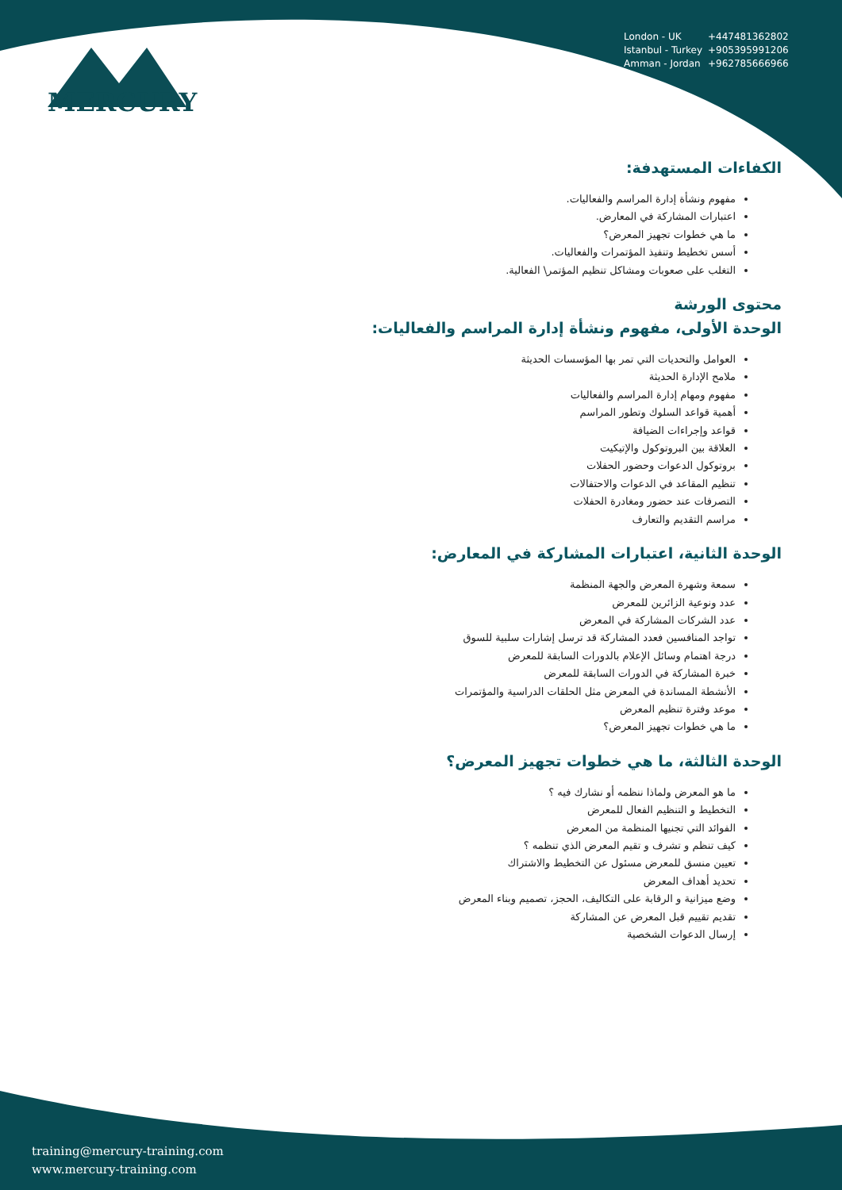MERCURY
London - UK +447481362802
Istanbul - Turkey +905395991206
Amman - Jordan +962785666966
الكفاءات المستهدفة:
مفهوم ونشأة إدارة المراسم والفعاليات.
اعتبارات المشاركة في المعارض.
ما هي خطوات تجهيز المعرض؟
أسس تخطيط وتنفيذ المؤتمرات والفعاليات.
التغلب على صعوبات ومشاكل تنظيم المؤتمر\ الفعالية.
محتوى الورشة
الوحدة الأولى، مفهوم ونشأة إدارة المراسم والفعاليات:
العوامل والتحديات التي تمر بها المؤسسات الحديثة
ملامح الإدارة الحديثة
مفهوم ومهام إدارة المراسم والفعاليات
أهمية قواعد السلوك وتطور المراسم
قواعد وإجراءات الضيافة
العلاقة بين البروتوكول والإتيكيت
بروتوكول الدعوات وحضور الحفلات
تنظيم المقاعد في الدعوات والاحتفالات
التصرفات عند حضور ومغادرة الحفلات
مراسم التقديم والتعارف
الوحدة الثانية، اعتبارات المشاركة في المعارض:
سمعة وشهرة المعرض والجهة المنظمة
عدد ونوعية الزائرين للمعرض
عدد الشركات المشاركة في المعرض
تواجد المنافسين فعدد المشاركة قد ترسل إشارات سلبية للسوق
درجة اهتمام وسائل الإعلام بالدورات السابقة للمعرض
خبرة المشاركة في الدورات السابقة للمعرض
الأنشطة المساندة في المعرض مثل الحلقات الدراسية والمؤتمرات
موعد وفترة تنظيم المعرض
ما هي خطوات تجهيز المعرض؟
الوحدة الثالثة، ما هي خطوات تجهيز المعرض؟
ما هو المعرض ولماذا ننظمه أو نشارك فيه ؟
التخطيط و التنظيم الفعال للمعرض
الفوائد التي تجنيها المنظمة من المعرض
كيف تنظم و تشرف و تقيم المعرض الذي تنظمه ؟
تعيين منسق للمعرض مسئول عن التخطيط والاشتراك
تحديد أهداف المعرض
وضع ميزانية و الرقابة على التكاليف، الحجز، تصميم وبناء المعرض
تقديم تقييم قبل المعرض عن المشاركة
إرسال الدعوات الشخصية
training@mercury-training.com
www.mercury-training.com